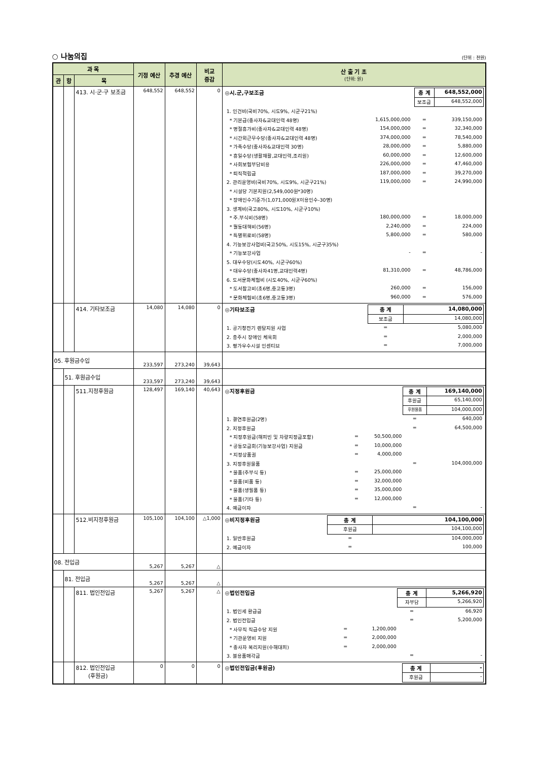○ 나눔의집 (단위 : 천원)
| 과 목 | | | 기정 예산 | 추경 예산 | 비교 증감 | 산 출 기 초 (단위: 원) |
| --- | --- | --- | --- | --- | --- | --- |
| 관 | 항 | 목 | | | | |
| | | 413. 시·군·구 보조금 | 648,552 | 648,552 | 0 | / ◎시.군,구보조금 / / / 총 계 / 648,552,000 / / / / / 보조금 / 648,552,000 / / 1. 인건비(국비70%, 시도9%, 시군구21%) / / / / / / * 기본급(종사자&교대인력 48명) / 1,615,000,000 / / = / 339,150,000 / / * 명절휴가비(종사자&교대인력 48명) / 154,000,000 / / = / 32,340,000 / / * 시간외근무수당(종사자&교대인력 48명) / 374,000,000 / / = / 78,540,000 / / * 가족수당(종사자&교대인력 30명) / 28,000,000 / / = / 5,880,000 / / * 휴일수당(생활재활,교대인력,조리원) / 60,000,000 / / = / 12,600,000 / / * 사회보험부담비용 / 226,000,000 / / = / 47,460,000 / / * 퇴직적립금 / 187,000,000 / / = / 39,270,000 / / 2. 관리운영비(국비70%, 시도9%, 시군구21%) / 119,000,000 / / = / 24,990,000 / / * 시설당 기본지원(2,549,000원*30명) / / / / / / * 장애인수기준가(1,071,000원Ⅹ이용인수-30명) / / / / / / 3. 생계비(국고80%, 시도10%, 시군구10%) / / / / / / * 주.부식비(58명) / 180,000,000 / / = / 18,000,000 / / * 월동대책비(56명) / 2,240,000 / / = / 224,000 / / * 특별위로비(58명) / 5,800,000 / / = / 580,000 / / 4. 기능보강사업비(국고50%, 시도15%, 시군구35%) / / / / / / * 기능보강사업 / - / / = / - / / 5. 대우수당(시도40%, 시군구60%) / / / / / / * 대우수당(종사자41명,교대인력4명) / 81,310,000 / / = / 48,786,000 / / 6. 도서문화체험비 (시도40%, 시군구60%) / / / / / / * 도서참고비(초6명,중고등3명) / 260,000 / / = / 156,000 / / * 문화체험비(초6명,중고등3명) / 960,000 / / = / 576,000 / |
| | | 414. 기타보조금 | 14,080 | 14,080 | 0 | / ◎기타보조금 / / 총 계 / 14,080,000 / / / / 보조금 / 14,080,000 / / 1. 공기청전기 렌탈지원 사업 / / = / 5,080,000 / / 2. 충주시 장애인 체육회 / / = / 2,000,000 / / 3. 평가우수시설 인센티브 / / = / 7,000,000 / |
| 05. 후원금수입 | | | 233,597 | 273,240 | 39,643 | |
| | 51. 후원금수입 | | 233,597 | 273,240 | 39,643 | |
| | | 511.지정후원금 | 128,497 | 169,140 | 40,643 | / ◎지정후원금 / / / 총 계 / 169,140,000 / / / / / 후원금 / 65,140,000 / / / / / 후원물품 / 104,000,000 / / 1. 결연후원금(2명) / / / = / 640,000 / / 2. 지정후원금 / / / = / 64,500,000 / / * 지정후원금(해피빈 및 차량지정금포함) / = / 50,500,000 / / / / * 공동모금회(기능보강사업) 지원금 / = / 10,000,000 / / / / * 지정상품권 / = / 4,000,000 / / / / 3. 지정후원물품 / / / = / 104,000,000 / / * 물품(주부식 등) / = / 25,000,000 / / / / * 물품(비품 등) / = / 32,000,000 / / / / * 물품(생필품 등) / = / 35,000,000 / / / / * 물품(기타 등) / = / 12,000,000 / / / / 4. 예금이자 / / / = / - / |
| | | 512.비지정후원금 | 105,100 | 104,100 | △1,000 | / ◎비지정후원금 / 총 계 / 104,100,000 / / / 후원금 / 104,100,000 / / 1. 일반후원금 / = / 104,000,000 / / 2. 예금이자 / = / 100,000 / |
| 08. 전입금 | | | 5,267 | 5,267 | △ | |
| | 81. 전입금 | | 5,267 | 5,267 | △ | |
| | | 811. 법인전입금 | 5,267 | 5,267 | △ | / ◎법인전입금 / / / 총 계 / 5,266,920 / / / / / 자부담 / 5,266,920 / / 1. 법인세 환급금 / / / = / 66,920 / / 2. 법인전입금 / / / = / 5,200,000 / / * 사무직 직급수당 지원 / = / 1,200,000 / / / / * 기관운영비 지원 / = / 2,000,000 / / / / * 종사자 복리지원(수해대피) / = / 2,000,000 / / / / 3. 불용품매각금 / / / = / - / |
| | | 812. 법인전입금 (후원금) | 0 | 0 | 0 | / ◎법인전입금(후원금) / 총 계 / - / / / 후원금 / - / |